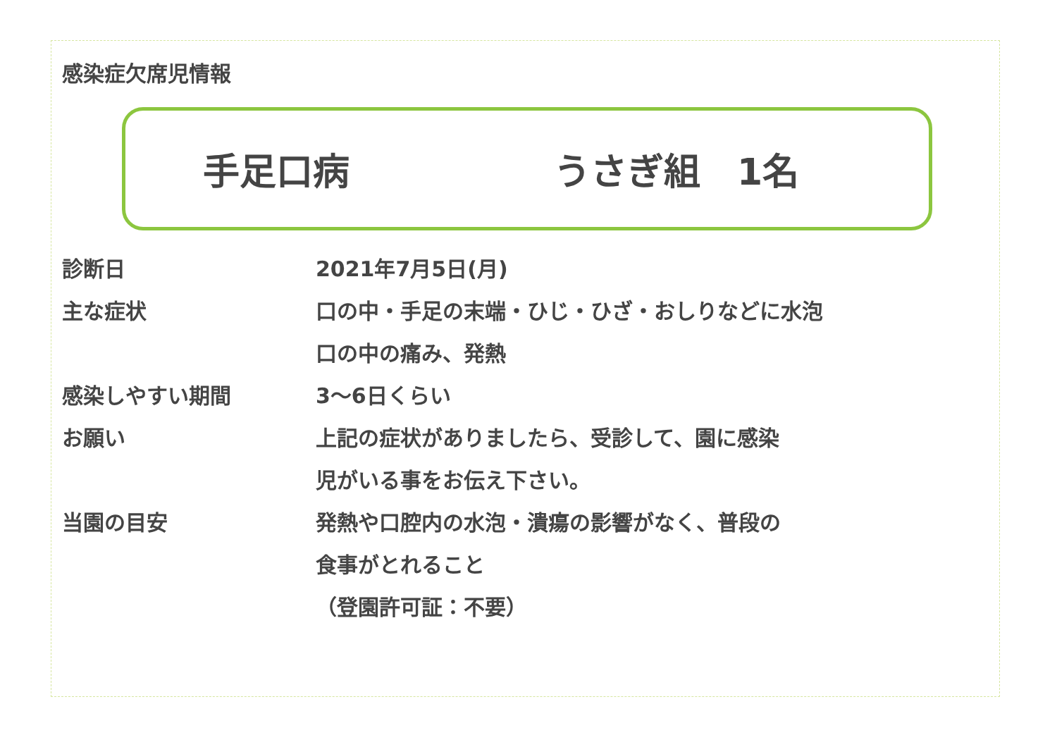感染症欠席児情報
手足口病 うさぎ組　1名
| 診断日 | 2021年7月5日(月) |
| 主な症状 | 口の中・手足の末端・ひじ・ひざ・おしりなどに水泡 |
| | 口の中の痛み、発熱 |
| 感染しやすい期間 | 3～6日くらい |
| お願い | 上記の症状がありましたら、受診して、園に感染 |
| | 児がいる事をお伝え下さい。 |
| 当園の目安 | 発熱や口腔内の水泡・潰瘍の影響がなく、普段の |
| | 食事がとれること |
| | （登園許可証：不要） |